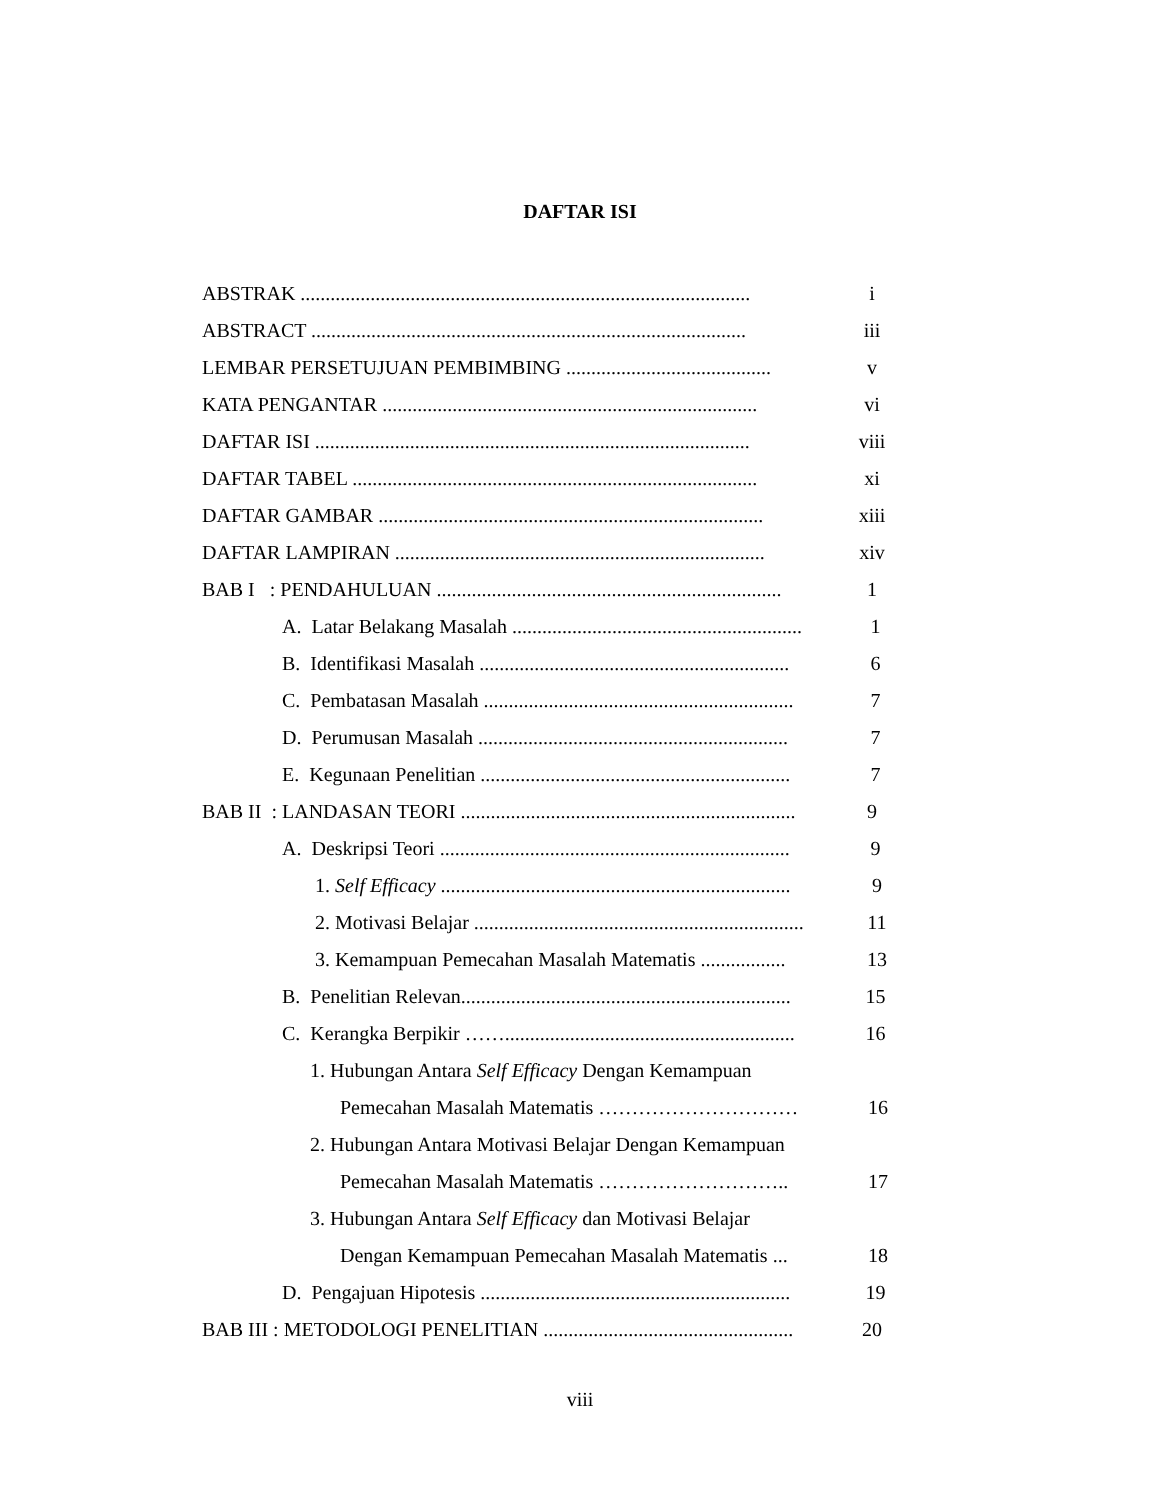DAFTAR ISI
ABSTRAK .......................................................................................... i
ABSTRACT ....................................................................................... iii
LEMBAR PERSETUJUAN PEMBIMBING ......................................... v
KATA PENGANTAR ........................................................................... vi
DAFTAR ISI ....................................................................................... viii
DAFTAR TABEL ................................................................................. xi
DAFTAR GAMBAR ............................................................................. xiii
DAFTAR LAMPIRAN .......................................................................... xiv
BAB I : PENDAHULUAN ..................................................................... 1
A. Latar Belakang Masalah .......................................................... 1
B. Identifikasi Masalah .............................................................. 6
C. Pembatasan Masalah .............................................................. 7
D. Perumusan Masalah .............................................................. 7
E. Kegunaan Penelitian .............................................................. 7
BAB II : LANDASAN TEORI ................................................................... 9
A. Deskripsi Teori ...................................................................... 9
1. Self Efficacy ...................................................................... 9
2. Motivasi Belajar .................................................................. 11
3. Kemampuan Pemecahan Masalah Matematis ................. 13
B. Penelitian Relevan.................................................................. 15
C. Kerangka Berpikir …….......................................................... 16
1. Hubungan Antara Self Efficacy Dengan Kemampuan
Pemecahan Masalah Matematis ………………………… 16
2. Hubungan Antara Motivasi Belajar Dengan Kemampuan
Pemecahan Masalah Matematis ……………………….. 17
3. Hubungan Antara Self Efficacy dan Motivasi Belajar
Dengan Kemampuan Pemecahan Masalah Matematis ... 18
D. Pengajuan Hipotesis .............................................................. 19
BAB III : METODOLOGI PENELITIAN .................................................. 20
viii